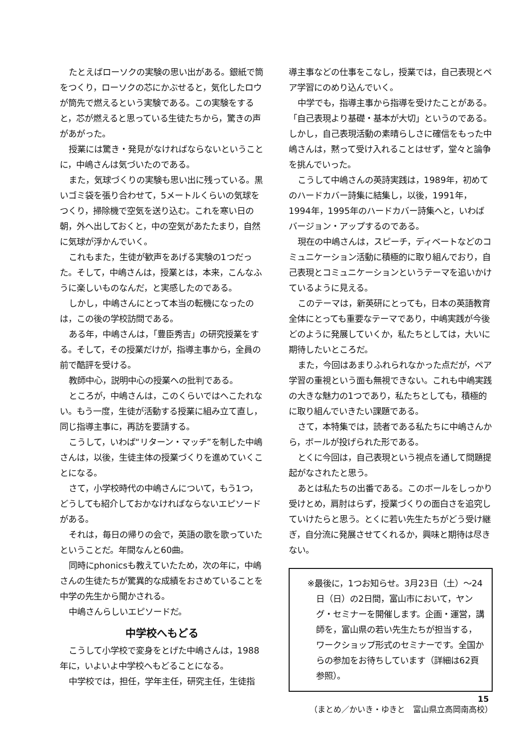たとえばローソクの実験の思い出がある。銀紙で筒をつくり，ローソクの芯にかぶせると，気化したロウが筒先で燃えるという実験である。この実験をすると，芯が燃えると思っている生徒たちから，驚きの声があがった。
授業には驚き・発見がなければならないということに，中嶋さんは気づいたのである。
また，気球づくりの実験も思い出に残っている。黒いゴミ袋を張り合わせて，5メートルくらいの気球をつくり，掃除機で空気を送り込む。これを寒い日の朝，外へ出しておくと，中の空気があたたまり，自然に気球が浮かんでいく。
これもまた，生徒が歓声をあげる実験の1つだった。そして，中嶋さんは，授業とは，本来，こんなふうに楽しいものなんだ，と実感したのである。
しかし，中嶋さんにとって本当の転機になったのは，この後の学校訪問である。
ある年，中嶋さんは，「豊臣秀吉」の研究授業をする。そして，その授業だけが，指導主事から，全員の前で酷評を受ける。
教師中心，説明中心の授業への批判である。
ところが，中嶋さんは，このくらいではへこたれない。もう一度，生徒が活動する授業に組み立て直し，同じ指導主事に，再訪を要請する。
こうして，いわば“リターン・マッチ”を制した中嶋さんは，以後，生徒主体の授業づくりを進めていくことになる。
さて，小学校時代の中嶋さんについて，もう1つ，どうしても紹介しておかなければならないエピソードがある。
それは，毎日の帰りの会で，英語の歌を歌っていたということだ。年間なんと60曲。
同時にphonicsも教えていたため，次の年に，中嶋さんの生徒たちが驚異的な成績をおさめていることを中学の先生から聞かされる。
中嶋さんらしいエピソードだ。
中学校へもどる
こうして小学校で変身をとげた中嶋さんは，1988年に，いよいよ中学校へもどることになる。
中学校では，担任，学年主任，研究主任，生徒指
導主事などの仕事をこなし，授業では，自己表現とペア学習にのめり込んでいく。
中学でも，指導主事から指導を受けたことがある。「自己表現より基礎・基本が大切」というのである。しかし，自己表現活動の素晴らしさに確信をもった中嶋さんは，黙って受け入れることはせず，堂々と論争を挑んでいった。
こうして中嶋さんの英詩実践は，1989年，初めてのハードカバー詩集に結集し，以後，1991年，1994年，1995年のハードカバー詩集へと，いわばバージョン・アップするのである。
現在の中嶋さんは，スピーチ，ディベートなどのコミュニケーション活動に積極的に取り組んでおり，自己表現とコミュニケーションというテーマを追いかけているように見える。
このテーマは，新英研にとっても，日本の英語教育全体にとっても重要なテーマであり，中嶋実践が今後どのように発展していくか，私たちとしては，大いに期待したいところだ。
また，今回はあまりふれられなかった点だが，ペア学習の重視という面も無視できない。これも中嶋実践の大きな魅力の1つであり，私たちとしても，積極的に取り組んでいきたい課題である。
さて，本特集では，読者である私たちに中嶋さんから，ボールが投げられた形である。
とくに今回は，自己表現という視点を通して問題提起がなされたと思う。
あとは私たちの出番である。このボールをしっかり受けとめ，肩肘はらず，授業づくりの面白さを追究していけたらと思う。とくに若い先生たちがどう受け継ぎ，自分流に発展させてくれるか，興味と期待は尽きない。
※最後に，1つお知らせ。3月23日（土）～24日（日）の2日間，富山市において，ヤング・セミナーを開催します。企画・運営，講師を，富山県の若い先生たちが担当する，ワークショップ形式のセミナーです。全国からの参加をお待ちしています（詳細は62頁参照）。
（まとめ／かいき・ゆきと　富山県立高岡南高校）
15